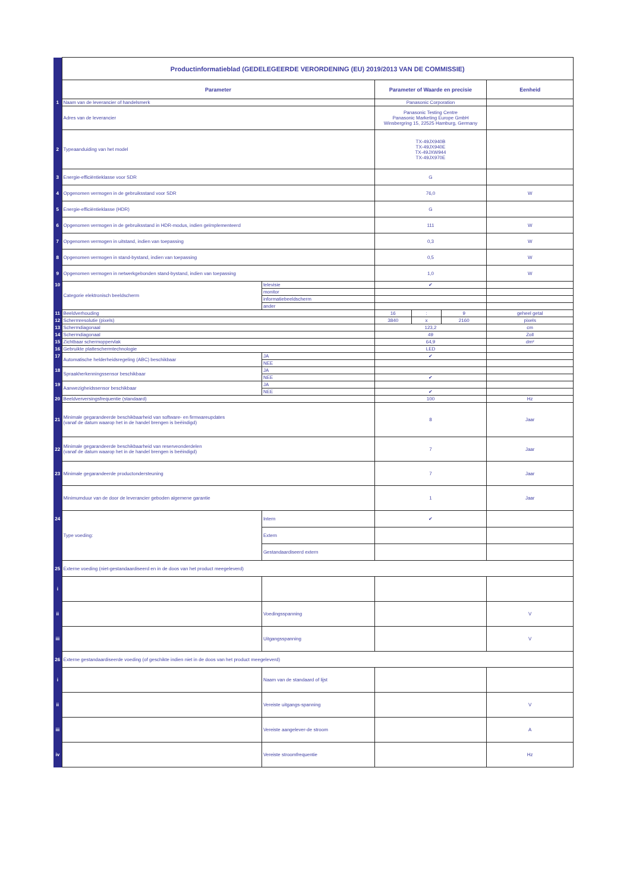| | Productinformatieblad (GEDELEGEERDE VERORDENING (EU) 2019/2013 VAN DE COMMISSIE) | | | | | |
| | Parameter | | Parameter of Waarde en precisie | | | Eenheid |
| 1 | Naam van de leverancier of handelsmerk | | Panasonic Corporation | | | |
| | Adres van de leverancier | | Panasonic Testing Centre Panasonic Marketing Europe GmbH Winsbergring 15, 22525 Hamburg, Germany | | | |
| 2 | Typeaanduiding van het model | | TX-49JX940B TX-49JX940E TX-49JXW944 TX-49JX970E | | | |
| 3 | Energie-efficiëntieklasse voor SDR | | G | | | |
| 4 | Opgenomen vermogen in de gebruiksstand voor SDR | | 76,0 | | | W |
| 5 | Energie-efficiëntieklasse (HDR) | | G | | | |
| 6 | Opgenomen vermogen in de gebruiksstand in HDR-modus, indien geïmplementeerd | | 111 | | | W |
| 7 | Opgenomen vermogen in uitstand, indien van toepassing | | 0,3 | | | W |
| 8 | Opgenomen vermogen in stand-bystand, indien van toepassing | | 0,5 | | | W |
| 9 | Opgenomen vermogen in netwerkgebonden stand-bystand, indien van toepassing | | 1,0 | | | W |
| 10 | Categorie elektronisch beeldscherm | televisie | ✔ | | | |
| | | monitor | | | | |
| | | informatiebeeldscherm | | | | |
| | | ander | | | | |
| 11 | Beeldverhouding | | 16 | : | 9 | geheel getal |
| 12 | Schermresolutie (pixels) | | 3840 | x | 2160 | pixels |
| 13 | Schermdiagonaal | | 123,2 | | | cm |
| 14 | Schermdiagonaal | | 49 | | | Zoll |
| 15 | Zichtbaar schermoppervlak | | 64,9 | | | dm² |
| 16 | Gebruikte platteschermtechnologie | | LED | | | |
| 17 | Automatische helderheidsregeling (ABC) beschikbaar | JA | ✔ | | | |
| | | NEE | | | | |
| 18 | Spraakherkenningssensor beschikbaar | JA | | | | |
| | | NEE | ✔ | | | |
| 19 | Aanwezigheidssensor beschikbaar | JA | | | | |
| | | NEE | ✔ | | | |
| 20 | Beeldverversingsfrequentie (standaard) | | 100 | | | Hz |
| 21 | Minimale gegarandeerde beschikbaarheid van software- en firmwareupdates (vanaf de datum waarop het in de handel brengen is beëindigd) | | 8 | | | Jaar |
| 22 | Minimale gegarandeerde beschikbaarheid van reserveonderdelen (vanaf de datum waarop het in de handel brengen is beëindigd) | | 7 | | | Jaar |
| 23 | Minimale gegarandeerde productondersteuning | | 7 | | | Jaar |
| | Minimumduur van de door de leverancier geboden algemene garantie | | 1 | | | Jaar |
| 24 | Type voeding: | Intern | ✔ | | | |
| | | Extern | | | | |
| | | Gestandaardiseerd extern | | | | |
| 25 | Externe voeding (niet-gestandaardiseerd en in de doos van het product meegeleverd) | | | | | |
| i | | | | | | |
| ii | | Voedingsspanning | | | | V |
| iii | | Uitgangsspanning | | | | V |
| 26 | Externe gestandaardiseerde voeding (of geschikte indien niet in de doos van het product meegeleverd) | | | | | |
| i | | Naam van de standaard of lijst | | | | |
| ii | | Vereiste uitgangs-spanning | | | | V |
| iii | | Vereiste aangelever-de stroom | | | | A |
| iv | | Vereiste stroomfrequentie | | | | Hz |